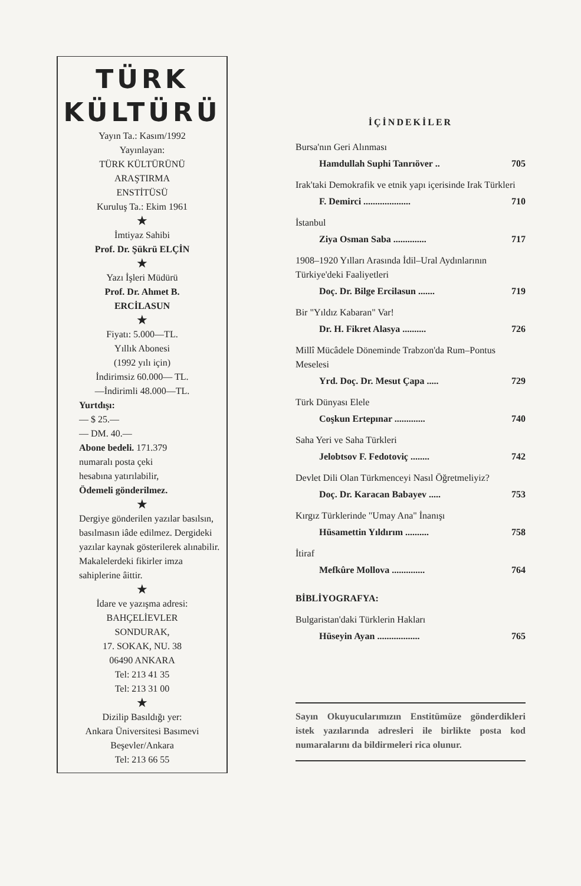TÜRK
KÜLTÜRÜ
Yayın Ta.: Kasım/1992
Yayınlayan:
TÜRK KÜLTÜRÜNÜ
ARAŞTIRMA
ENSTİTÜSÜ
Kuruluş Ta.: Ekim 1961
★
İmtiyaz Sahibi
Prof. Dr. Şükrü ELÇİN
★
Yazı İşleri Müdürü
Prof. Dr. Ahmet B.
ERCİLASUN
★
Fiyatı: 5.000—TL.
Yıllık Abonesi
(1992 yılı için)
İndirimsiz 60.000— TL.
—İndirimli 48.000—TL.
Yurtdışı:
— $ 25.—
— DM. 40.—
Abone bedeli. 171.379
numaralı posta çeki
hesabına yatırılabilir,
Ödemeli gönderilmez.
★
Dergiye gönderilen yazılar basılsın, basılmasın iâde edilmez. Dergideki yazılar kaynak gösterilerek alınabilir. Makalelerdeki fikirler imza sahiplerine âittir.
★
İdare ve yazışma adresi:
BAHÇELİEVLER
SONDURAK,
17. SOKAK, NU. 38
06490 ANKARA
Tel: 213 41 35
Tel: 213 31 00
★
Dizilip Basıldığı yer:
Ankara Üniversitesi Basımevi
Beşevler/Ankara
Tel: 213 66 55
İÇİNDEKİLER
Bursa'nın Geri Alınması
Hamdullah Suphi Tanrıöver .. 705
Irak'taki Demokrafik ve etnik yapı içerisinde Irak Türkleri
F. Demirci .................... 710
İstanbul
Ziya Osman Saba .............. 717
1908–1920 Yılları Arasında İdil–Ural Aydınlarının Türkiye'deki Faaliyetleri
Doç. Dr. Bilge Ercilasun ....... 719
Bir "Yıldız Kabaran" Var!
Dr. H. Fikret Alasya .......... 726
Millî Mücâdele Döneminde Trabzon'da Rum–Pontus Meselesi
Yrd. Doç. Dr. Mesut Çapa ..... 729
Türk Dünyası Elele
Coşkun Ertepınar ............. 740
Saha Yeri ve Saha Türkleri
Jelobtsov F. Fedotoviç ........ 742
Devlet Dili Olan Türkmenceyi Nasıl Öğretmeliyiz?
Doç. Dr. Karacan Babayev ..... 753
Kırgız Türklerinde "Umay Ana" İnanışı
Hüsamettin Yıldırım .......... 758
İtiraf
Mefkûre Mollova .............. 764
BİBLİYOGRAFYA:
Bulgaristan'daki Türklerin Hakları
Hüseyin Ayan .................. 765
Sayın Okuyucularımızın Enstitümüze gönderdikleri istek yazılarında adresleri ile birlikte posta kod numaralarını da bildirmeleri rica olunur.